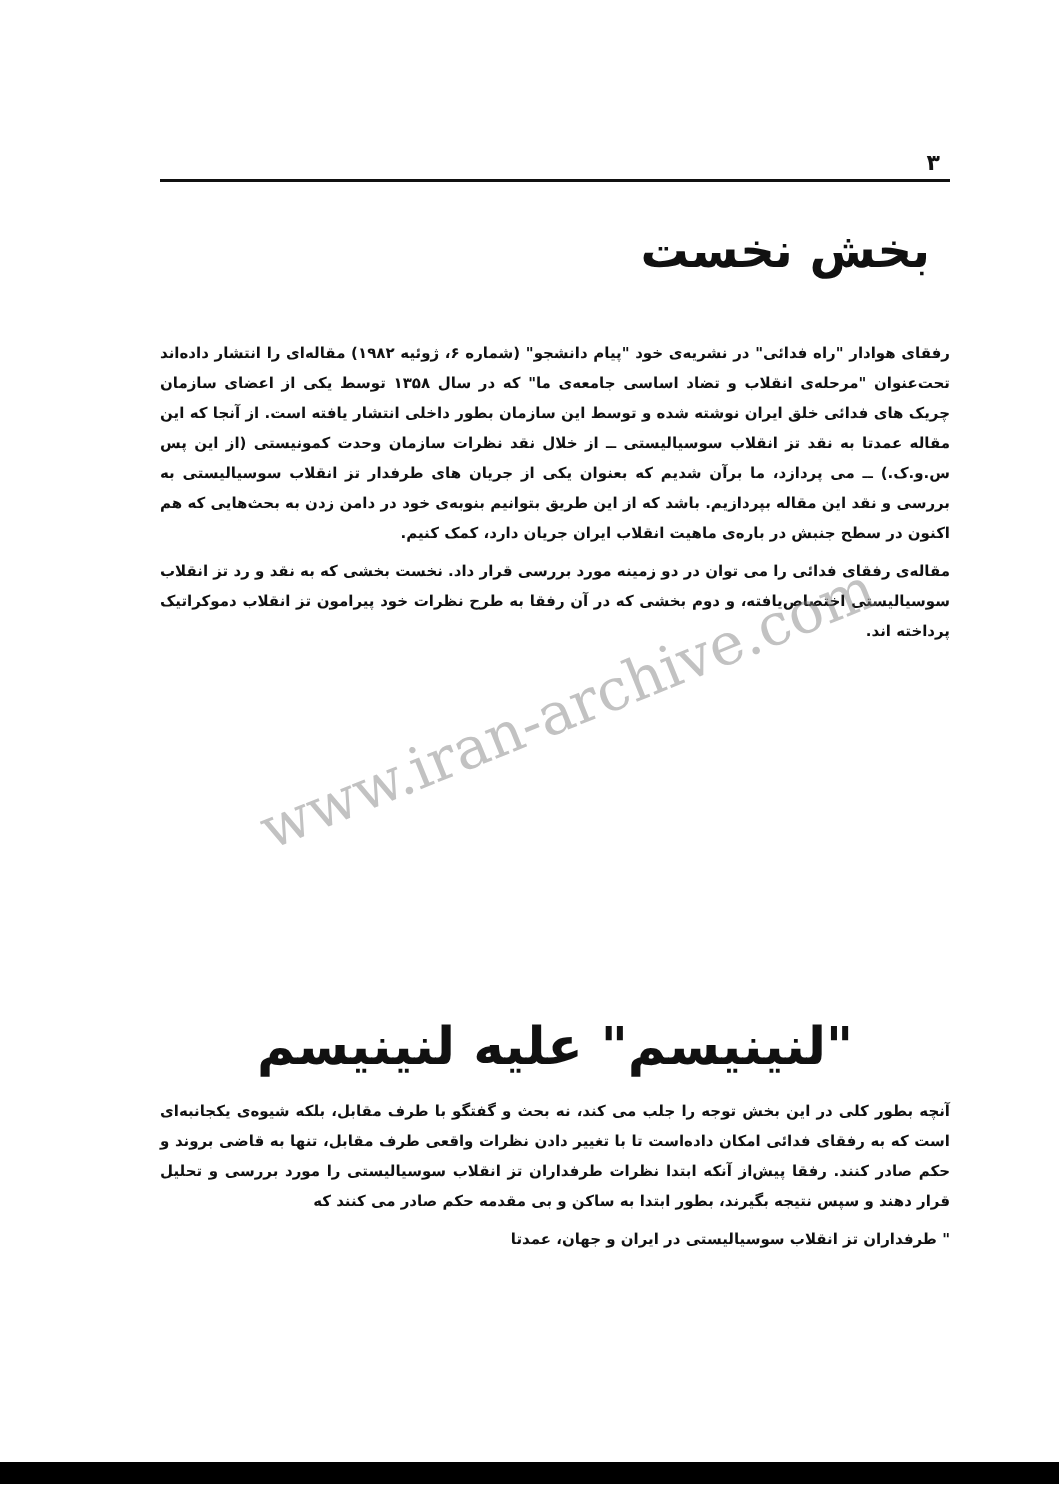۳
بخش نخست
رفقای هوادار "راه فدائی" در نشریه‌ی خود "پیام دانشجو" (شماره ۶، ژوئیه ۱۹۸۲) مقاله‌ای را انتشار داده‌اند تحت‌عنوان "مرحله‌ی انقلاب و تضاد اساسی جامعه‌ی ما" که در سال ۱۳۵۸ توسط یکی از اعضای سازمان چریک های فدائی خلق ایران نوشته شده و توسط این سازمان بطور داخلی انتشار یافته است. از آنجا که این مقاله عمدتا به نقد تز انقلاب سوسیالیستی ــ از خلال نقد نظرات سازمان وحدت کمونیستی (از این پس س.و.ک.) ــ می پردازد، ما برآن شدیم که بعنوان یکی از جریان های طرفدار تز انقلاب سوسیالیستی به بررسی و نقد این مقاله بپردازیم. باشد که از این طریق بتوانیم بنوبه‌ی خود در دامن زدن به بحث‌هایی که هم اکنون در سطح جنبش در باره‌ی ماهیت انقلاب ایران جریان دارد، کمک کنیم.
مقاله‌ی رفقای فدائی را می توان در دو زمینه مورد بررسی قرار داد. نخست بخشی که به نقد و رد تز انقلاب سوسیالیستی اختصاص‌یافته، و دوم بخشی که در آن رفقا به طرح نظرات خود پیرامون تز انقلاب دموکراتیک پرداخته اند.
"لنینیسم" علیه لنینیسم
آنچه بطور کلی در این بخش توجه را جلب می کند، نه بحث و گفتگو با طرف مقابل، بلکه شیوه‌ی یکجانبه‌ای است که به رفقای فدائی امکان داده‌است تا با تغییر دادن نظرات واقعی طرف مقابل، تنها به قاضی بروند و حکم صادر کنند. رفقا پیش‌از آنکه ابتدا نظرات طرفداران تز انقلاب سوسیالیستی را مورد بررسی و تحلیل قرار دهند و سپس نتیجه بگیرند، بطور ابتدا به ساکن و بی مقدمه حکم صادر می کنند که
" طرفداران تز انقلاب سوسیالیستی در ایران و جهان، عمدتا
www.iran-archive.com